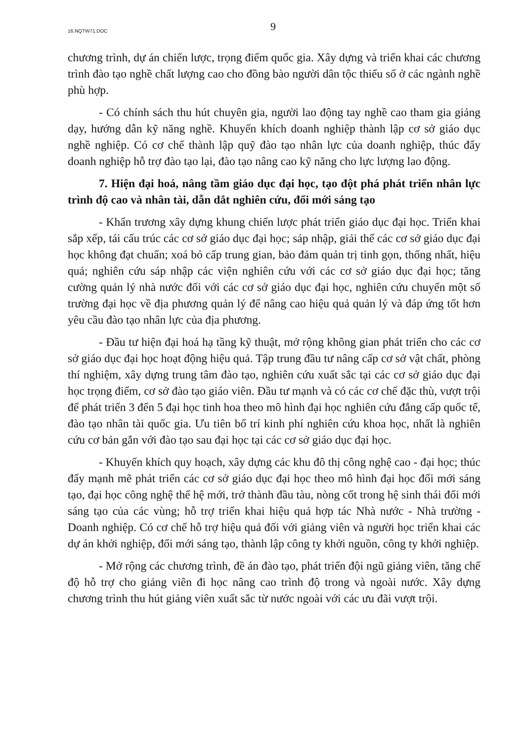16.NQTW71.DOC 9
chương trình, dự án chiến lược, trọng điểm quốc gia. Xây dựng và triển khai các chương trình đào tạo nghề chất lượng cao cho đồng bào người dân tộc thiểu số ở các ngành nghề phù hợp.
- Có chính sách thu hút chuyên gia, người lao động tay nghề cao tham gia giảng dạy, hướng dẫn kỹ năng nghề. Khuyến khích doanh nghiệp thành lập cơ sở giáo dục nghề nghiệp. Có cơ chế thành lập quỹ đào tạo nhân lực của doanh nghiệp, thúc đẩy doanh nghiệp hỗ trợ đào tạo lại, đào tạo nâng cao kỹ năng cho lực lượng lao động.
7. Hiện đại hoá, nâng tầm giáo dục đại học, tạo đột phá phát triển nhân lực trình độ cao và nhân tài, dẫn dắt nghiên cứu, đổi mới sáng tạo
- Khẩn trương xây dựng khung chiến lược phát triển giáo dục đại học. Triển khai sắp xếp, tái cấu trúc các cơ sở giáo dục đại học; sáp nhập, giải thể các cơ sở giáo dục đại học không đạt chuẩn; xoá bỏ cấp trung gian, bảo đảm quản trị tinh gọn, thống nhất, hiệu quả; nghiên cứu sáp nhập các viện nghiên cứu với các cơ sở giáo dục đại học; tăng cường quản lý nhà nước đối với các cơ sở giáo dục đại học, nghiên cứu chuyển một số trường đại học về địa phương quản lý để nâng cao hiệu quả quản lý và đáp ứng tốt hơn yêu cầu đào tạo nhân lực của địa phương.
- Đầu tư hiện đại hoá hạ tầng kỹ thuật, mở rộng không gian phát triển cho các cơ sở giáo dục đại học hoạt động hiệu quả. Tập trung đầu tư nâng cấp cơ sở vật chất, phòng thí nghiệm, xây dựng trung tâm đào tạo, nghiên cứu xuất sắc tại các cơ sở giáo dục đại học trọng điểm, cơ sở đào tạo giáo viên. Đầu tư mạnh và có các cơ chế đặc thù, vượt trội để phát triển 3 đến 5 đại học tinh hoa theo mô hình đại học nghiên cứu đẳng cấp quốc tế, đào tạo nhân tài quốc gia. Ưu tiên bố trí kinh phí nghiên cứu khoa học, nhất là nghiên cứu cơ bản gắn với đào tạo sau đại học tại các cơ sở giáo dục đại học.
- Khuyến khích quy hoạch, xây dựng các khu đô thị công nghệ cao - đại học; thúc đẩy mạnh mẽ phát triển các cơ sở giáo dục đại học theo mô hình đại học đổi mới sáng tạo, đại học công nghệ thế hệ mới, trở thành đầu tàu, nòng cốt trong hệ sinh thái đổi mới sáng tạo của các vùng; hỗ trợ triển khai hiệu quả hợp tác Nhà nước - Nhà trường - Doanh nghiệp. Có cơ chế hỗ trợ hiệu quả đối với giảng viên và người học triển khai các dự án khởi nghiệp, đổi mới sáng tạo, thành lập công ty khởi nguồn, công ty khởi nghiệp.
- Mở rộng các chương trình, đề án đào tạo, phát triển đội ngũ giảng viên, tăng chế độ hỗ trợ cho giảng viên đi học nâng cao trình độ trong và ngoài nước. Xây dựng chương trình thu hút giảng viên xuất sắc từ nước ngoài với các ưu đãi vượt trội.